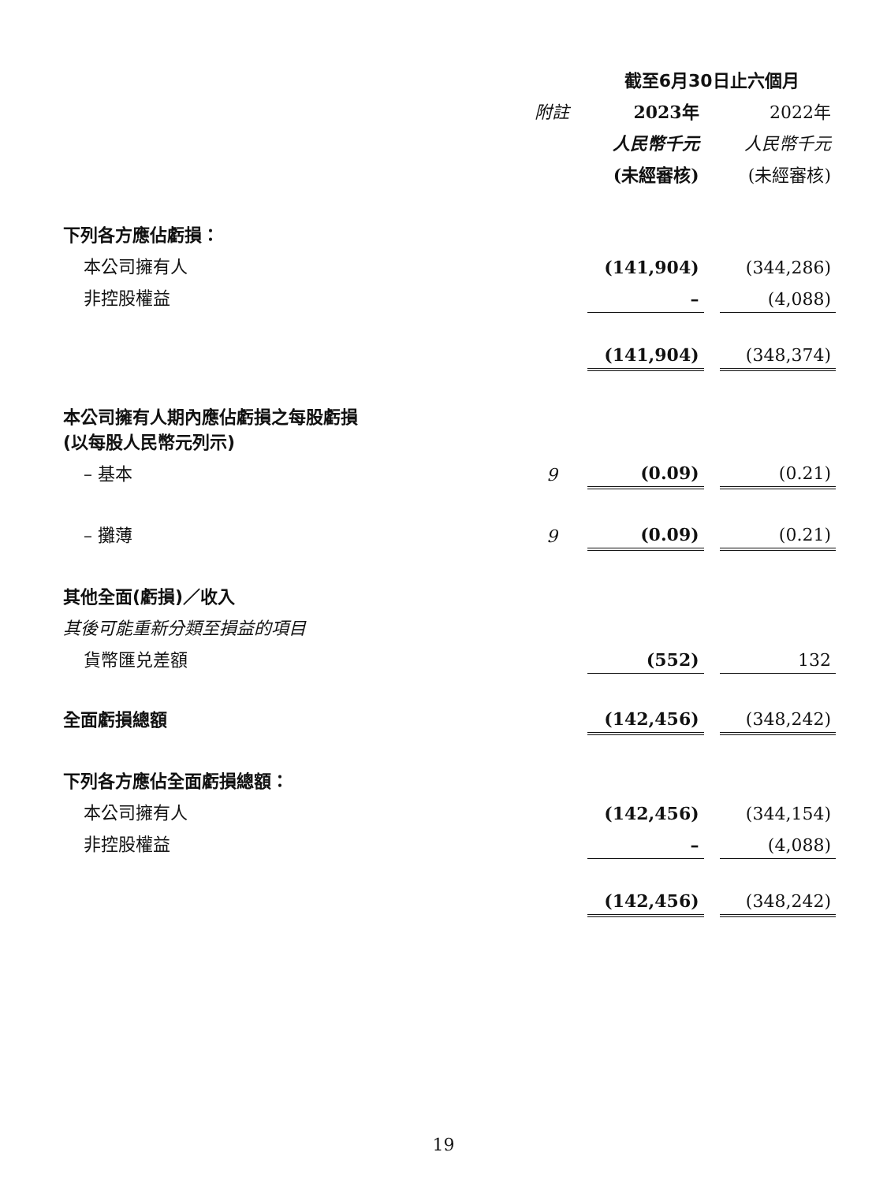| | | 截至6月30日止六個月 | | |
| | 附註 | 2023年 | | 2022年 |
| | | 人民幣千元 | | 人民幣千元 |
| | | (未經審核) | | (未經審核) |
| 下列各方應佔虧損： | | | | |
| 本公司擁有人 | | (141,904) | | (344,286) |
| 非控股權益 | | – | | (4,088) |
| | | (141,904) | | (348,374) |
| 本公司擁有人期內應佔虧損之每股虧損 (以每股人民幣元列示) | | | | |
| – 基本 | 9 | (0.09) | | (0.21) |
| – 攤薄 | 9 | (0.09) | | (0.21) |
| 其他全面(虧損)／收入 | | | | |
| 其後可能重新分類至損益的項目 | | | | |
| 貨幣匯兑差額 | | (552) | | 132 |
| 全面虧損總額 | | (142,456) | | (348,242) |
| 下列各方應佔全面虧損總額： | | | | |
| 本公司擁有人 | | (142,456) | | (344,154) |
| 非控股權益 | | – | | (4,088) |
| | | (142,456) | | (348,242) |
19